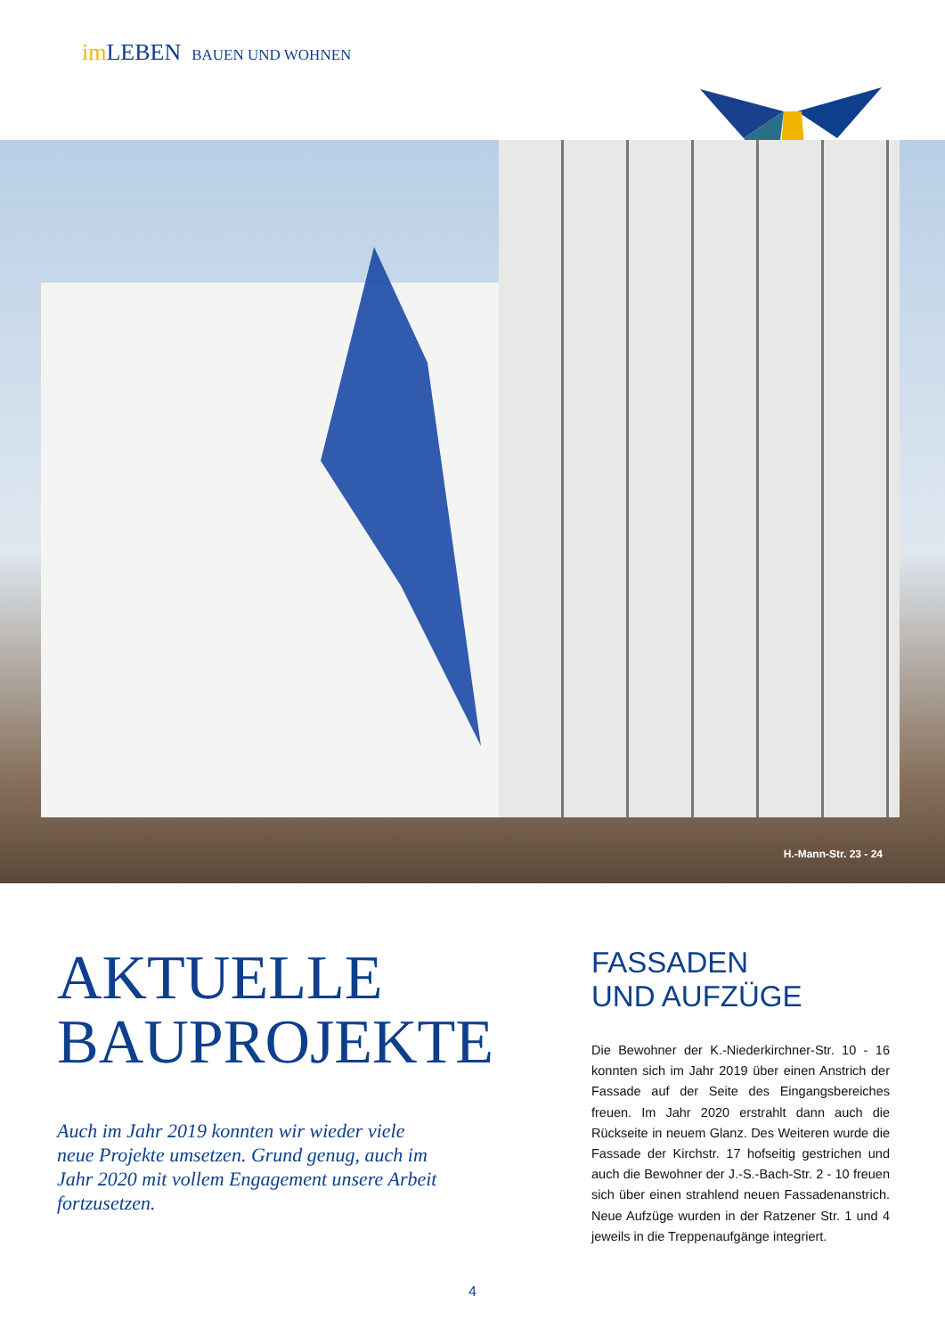im LEBEN BAUEN UND WOHNEN
H.-Mann-Str. 23 - 24
AKTUELLE
BAUPROJEKTE
Auch im Jahr 2019 konnten wir wieder viele neue Projekte umsetzen. Grund genug, auch im Jahr 2020 mit vollem Engagement unsere Arbeit fortzusetzen.
FASSADEN
UND AUFZÜGE
Die Bewohner der K.-Niederkirchner-Str. 10 - 16 konnten sich im Jahr 2019 über einen Anstrich der Fassade auf der Seite des Eingangsbereiches freuen. Im Jahr 2020 erstrahlt dann auch die Rückseite in neuem Glanz. Des Weiteren wurde die Fassade der Kirchstr. 17 hofseitig gestrichen und auch die Bewohner der J.-S.-Bach-Str. 2 - 10 freuen sich über einen strahlend neuen Fassadenanstrich. Neue Aufzüge wurden in der Ratzener Str. 1 und 4 jeweils in die Treppenaufgänge integriert.
4